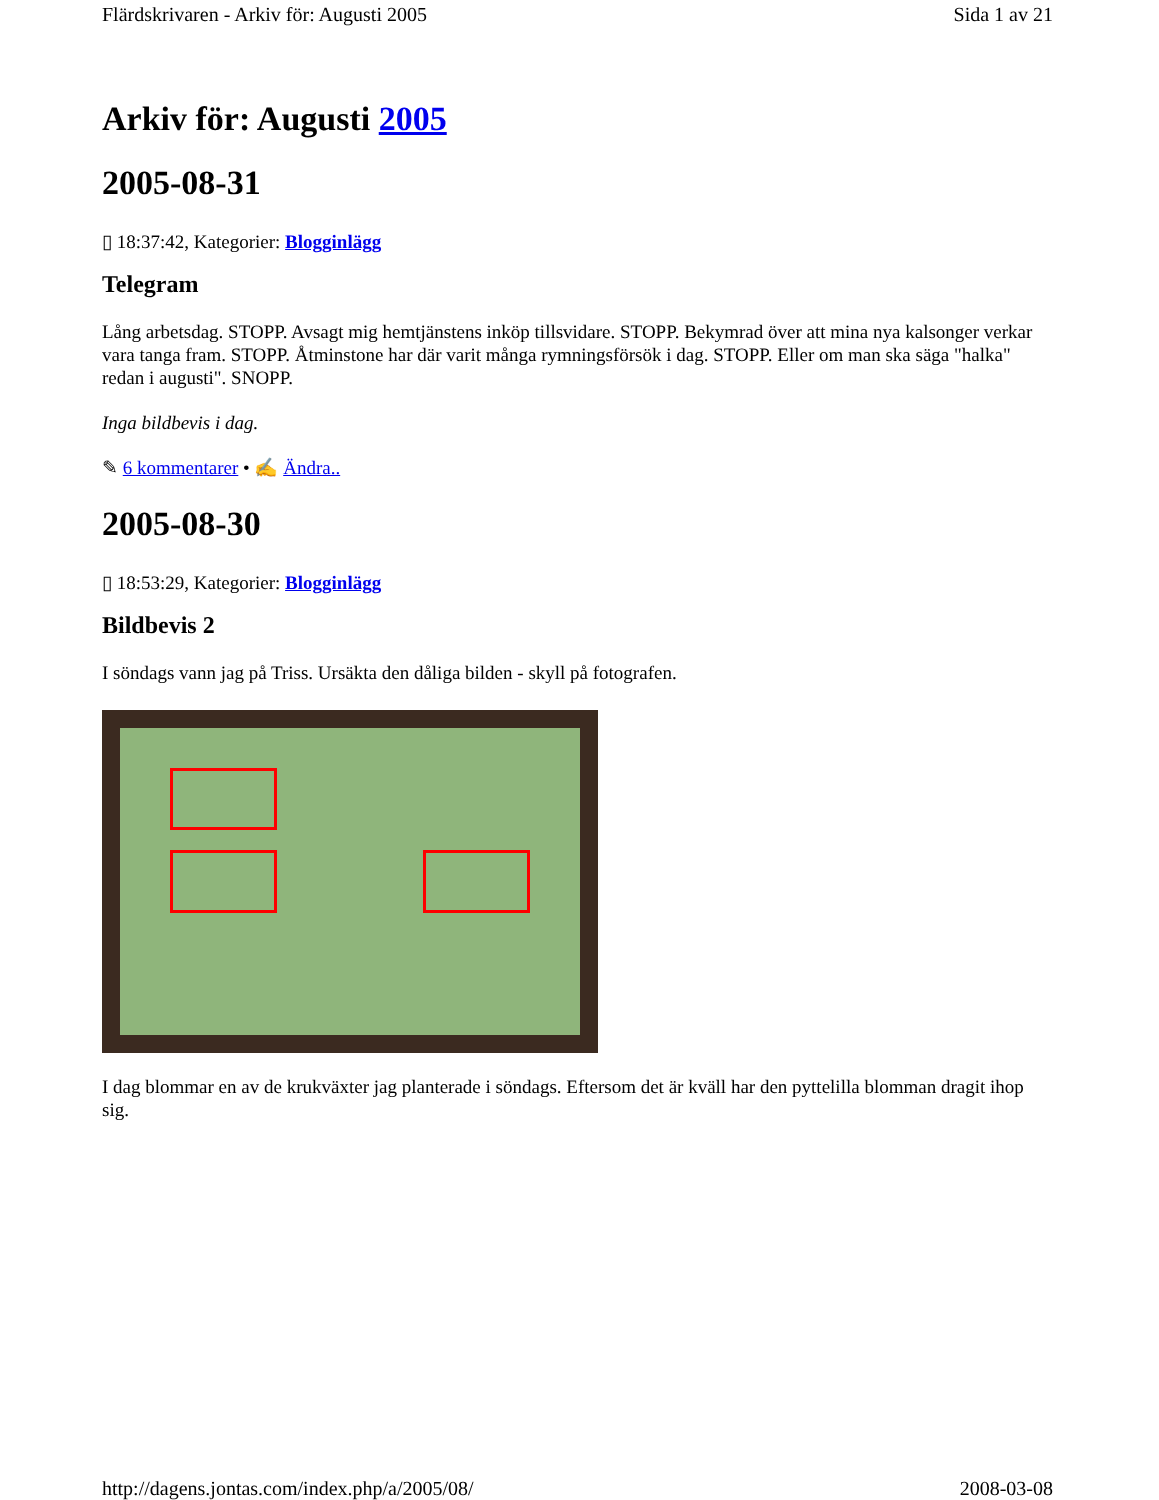Flärdskrivaren - Arkiv för: Augusti 2005 Sida 1 av 21
Arkiv för: Augusti 2005
2005-08-31
▯ 18:37:42, Kategorier: Blogginlägg
Telegram
Lång arbetsdag. STOPP. Avsagt mig hemtjänstens inköp tillsvidare. STOPP. Bekymrad över att mina nya kalsonger verkar vara tanga fram. STOPP. Åtminstone har där varit många rymningsförsök i dag. STOPP. Eller om man ska säga "halka" redan i augusti". SNOPP.
Inga bildbevis i dag.
✎ 6 kommentarer • ✍ Ändra..
2005-08-30
▯ 18:53:29, Kategorier: Blogginlägg
Bildbevis 2
I söndags vann jag på Triss. Ursäkta den dåliga bilden - skyll på fotografen.
I dag blommar en av de krukväxter jag planterade i söndags. Eftersom det är kväll har den pyttelilla blomman dragit ihop sig.
http://dagens.jontas.com/index.php/a/2005/08/ 2008-03-08